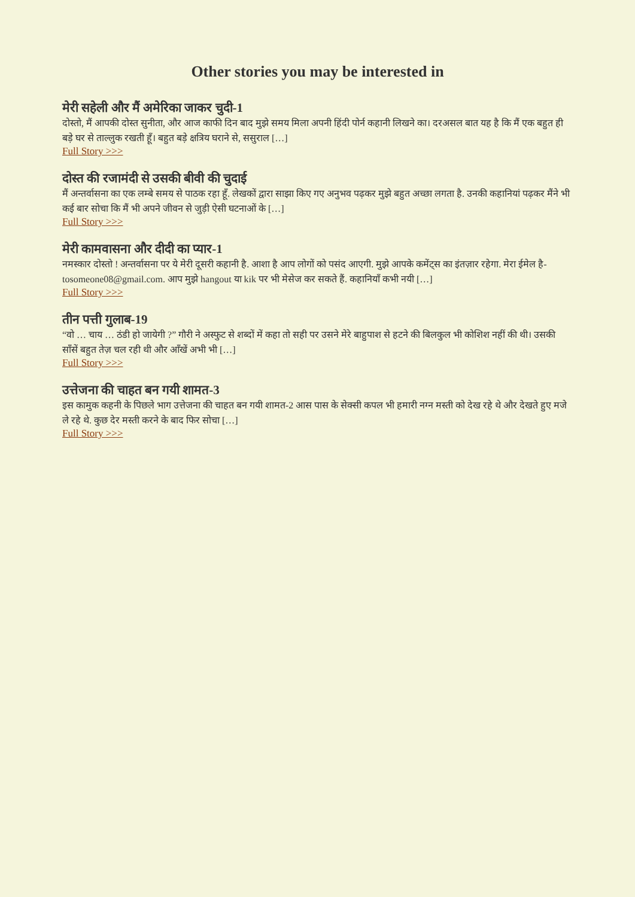Other stories you may be interested in
मेरी सहेली और मैं अमेरिका जाकर चुदी-1
दोस्तो, मैं आपकी दोस्त सुनीता, और आज काफी दिन बाद मुझे समय मिला अपनी हिंदी पोर्न कहानी लिखने का। दरअसल बात यह है कि मैं एक बहुत ही बड़े घर से ताल्लुक रखती हूँ। बहुत बड़े क्षत्रिय घराने से, ससुराल […]
Full Story >>>
दोस्त की रजामंदी से उसकी बीवी की चुदाई
मैं अन्तर्वासना का एक लम्बे समय से पाठक रहा हूँ. लेखकों द्वारा साझा किए गए अनुभव पढ़कर मुझे बहुत अच्छा लगता है. उनकी कहानियां पढ़कर मैंने भी कई बार सोचा कि मैं भी अपने जीवन से जुड़ी ऐसी घटनाओं के […]
Full Story >>>
मेरी कामवासना और दीदी का प्यार-1
नमस्कार दोस्तो ! अन्तर्वासना पर ये मेरी दूसरी कहानी है. आशा है आप लोगों को पसंद आएगी. मुझे आपके कमेंट्स का इंतज़ार रहेगा. मेरा ईमेल है- tosomeone08@gmail.com. आप मुझे hangout या kik पर भी मेसेज कर सकते हैं. कहानियाँ कभी नयी […]
Full Story >>>
तीन पत्ती गुलाब-19
“वो … चाय … ठंडी हो जायेगी ?” गौरी ने अस्फुट से शब्दों में कहा तो सही पर उसने मेरे बाहुपाश से हटने की बिलकुल भी कोशिश नहीं की थी। उसकी साँसें बहुत तेज़ चल रही थी और आँखें अभी भी […]
Full Story >>>
उत्तेजना की चाहत बन गयी शामत-3
इस कामुक कहनी के पिछले भाग उत्तेजना की चाहत बन गयी शामत-2 आस पास के सेक्सी कपल भी हमारी नग्न मस्ती को देख रहे थे और देखते हुए मजे ले रहे थे. कुछ देर मस्ती करने के बाद फिर सोचा […]
Full Story >>>